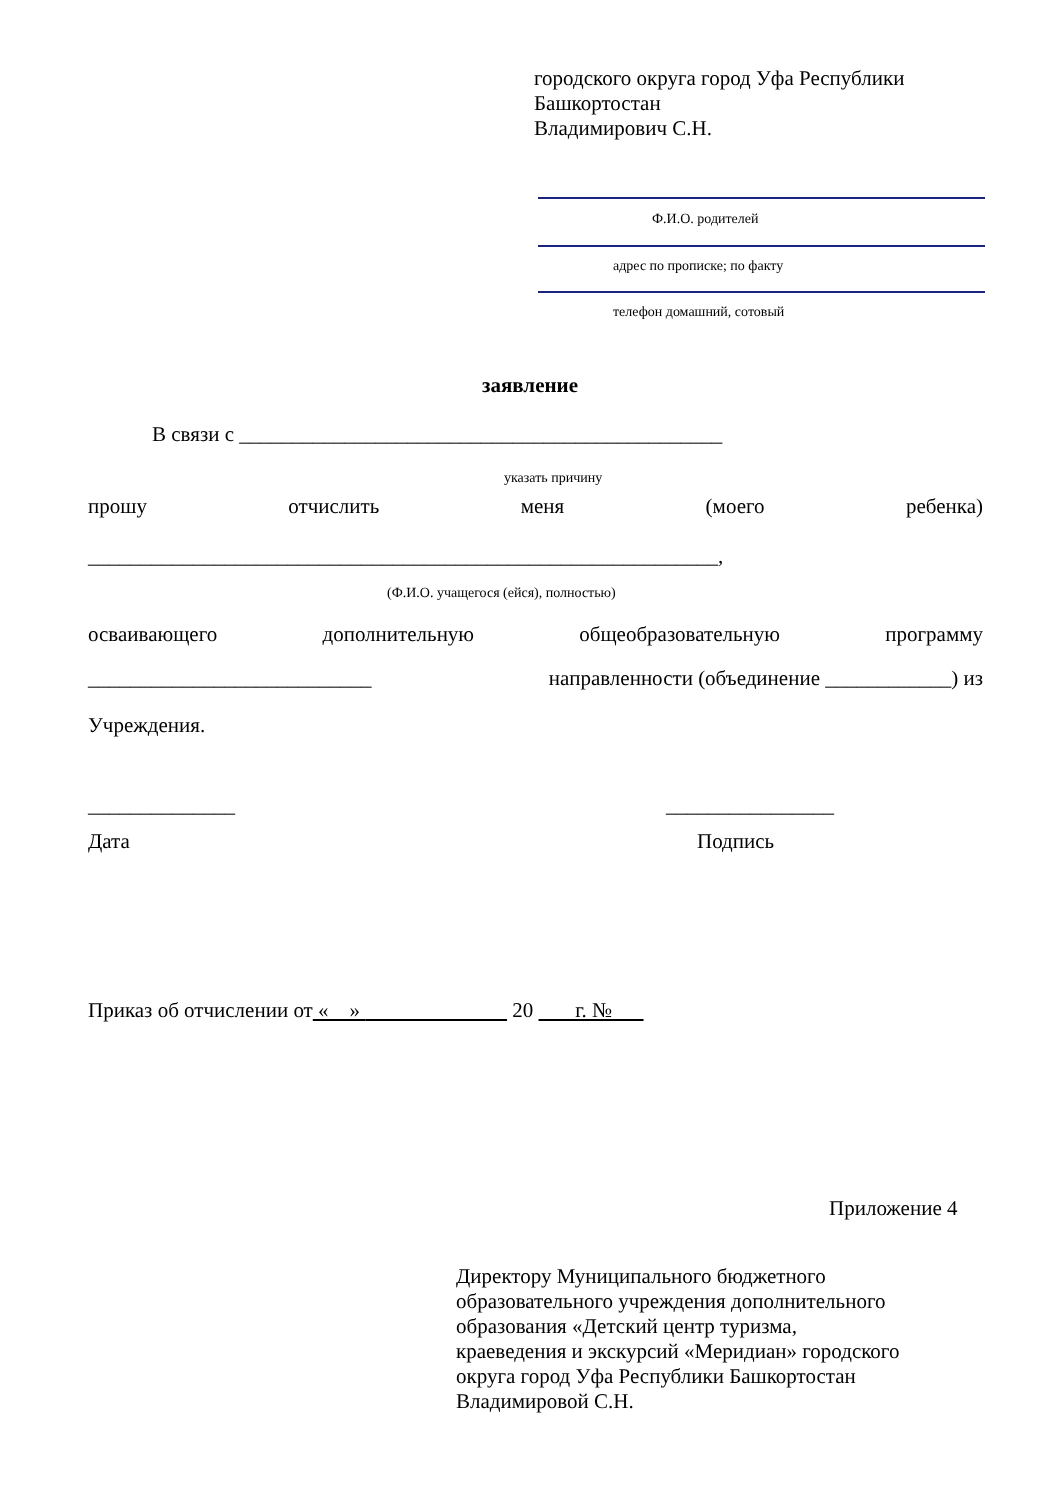городского округа город Уфа Республики
Башкортостан
Владимирович С.Н.
Ф.И.О. родителей
адрес по прописке; по факту
телефон домашний, сотовый
заявление
В связи с ______________________________________________
указать причину
прошу отчислить меня (моего ребенка)
____________________________________________________________,
(Ф.И.О. учащегося (ейся), полностью)
осваивающего дополнительную общеобразовательную программу
___________________________ направленности (объединение ____________) из
Учреждения.
______________ ________________
Дата Подпись
Приказ об отчислении от « » 20 г. №
Приложение 4
Директору Муниципального бюджетного
образовательного учреждения дополнительного
образования «Детский центр туризма,
краеведения и экскурсий «Меридиан» городского
округа город Уфа Республики Башкортостан
Владимировой С.Н.